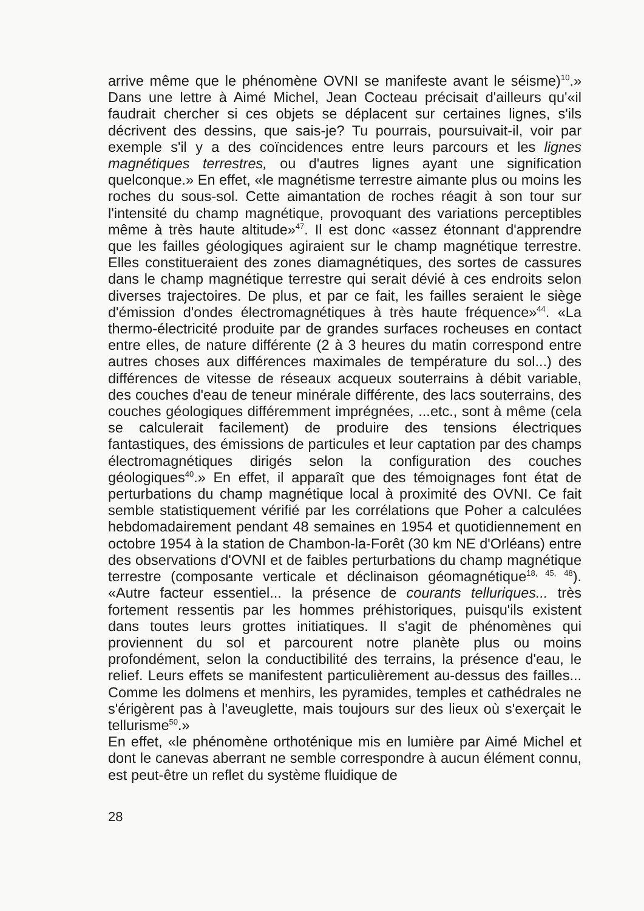arrive même que le phénomène OVNI se manifeste avant le séisme)<sup>10</sup>.» Dans une lettre à Aimé Michel, Jean Cocteau précisait d'ailleurs qu'«il faudrait chercher si ces objets se déplacent sur certaines lignes, s'ils décrivent des dessins, que sais-je? Tu pourrais, poursuivait-il, voir par exemple s'il y a des coïncidences entre leurs parcours et les lignes magnétiques terrestres, ou d'autres lignes ayant une signification quelconque.» En effet, «le magnétisme terrestre aimante plus ou moins les roches du sous-sol. Cette aimantation de roches réagit à son tour sur l'intensité du champ magnétique, provoquant des variations perceptibles même à très haute altitude»<sup>47</sup>. Il est donc «assez étonnant d'apprendre que les failles géologiques agiraient sur le champ magnétique terrestre. Elles constitueraient des zones diamagnétiques, des sortes de cassures dans le champ magnétique terrestre qui serait dévié à ces endroits selon diverses trajectoires. De plus, et par ce fait, les failles seraient le siège d'émission d'ondes électromagnétiques à très haute fréquence»<sup>44</sup>. «La thermo-électricité produite par de grandes surfaces rocheuses en contact entre elles, de nature différente (2 à 3 heures du matin correspond entre autres choses aux différences maximales de température du sol...) des différences de vitesse de réseaux acqueux souterrains à débit variable, des couches d'eau de teneur minérale différente, des lacs souterrains, des couches géologiques différemment imprégnées, ...etc., sont à même (cela se calculerait facilement) de produire des tensions électriques fantastiques, des émissions de particules et leur captation par des champs électromagnétiques dirigés selon la configuration des couches géologiques<sup>40</sup>.» En effet, il apparaît que des témoignages font état de perturbations du champ magnétique local à proximité des OVNI. Ce fait semble statistiquement vérifié par les corrélations que Poher a calculées hebdomadairement pendant 48 semaines en 1954 et quotidiennement en octobre 1954 à la station de Chambon-la-Forêt (30 km NE d'Orléans) entre des observations d'OVNI et de faibles perturbations du champ magnétique terrestre (composante verticale et déclinaison géomagnétique<sup>18, 45, 48</sup>). «Autre facteur essentiel... la présence de courants telluriques... très fortement ressentis par les hommes préhistoriques, puisqu'ils existent dans toutes leurs grottes initiatiques. Il s'agit de phénomènes qui proviennent du sol et parcourent notre planète plus ou moins profondément, selon la conductibilité des terrains, la présence d'eau, le relief. Leurs effets se manifestent particulièrement au-dessus des failles... Comme les dolmens et menhirs, les pyramides, temples et cathédrales ne s'érigèrent pas à l'aveuglette, mais toujours sur des lieux où s'exerçait le tellurisme<sup>50</sup>.»
En effet, «le phénomène orthoténique mis en lumière par Aimé Michel et dont le canevas aberrant ne semble correspondre à aucun élément connu, est peut-être un reflet du système fluidique de
28